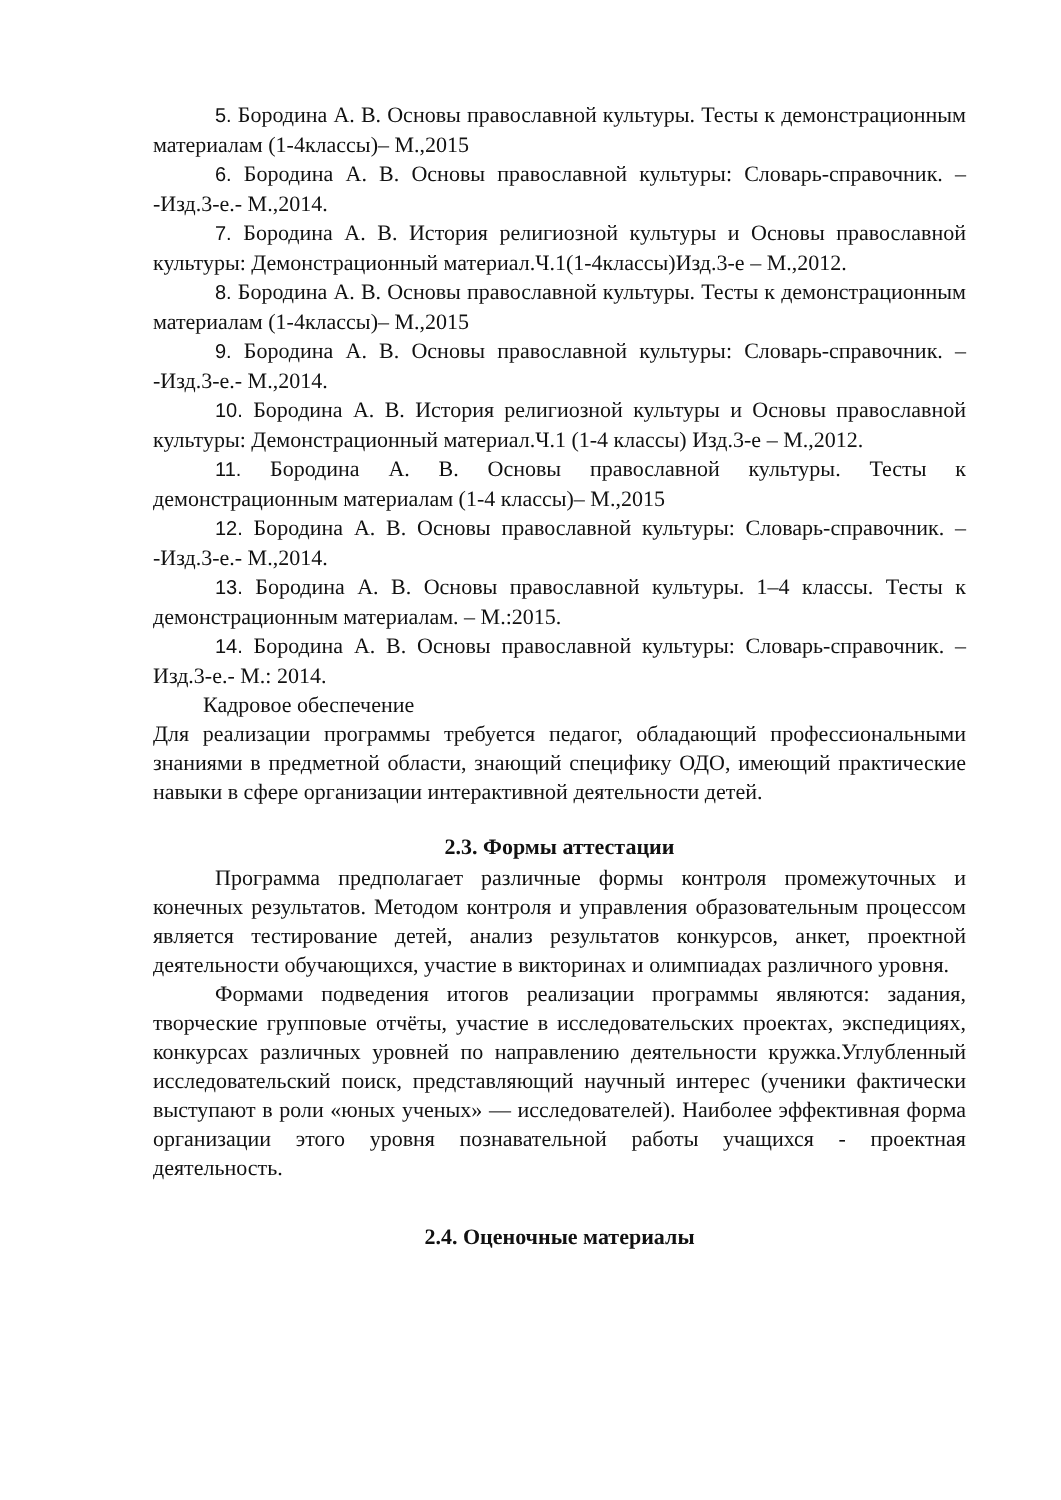5. Бородина А. В. Основы православной культуры. Тесты к демонстрационным материалам (1-4классы)– М.,2015
6. Бородина А. В. Основы православной культуры: Словарь-справочник. – -Изд.3-е.- М.,2014.
7. Бородина А. В. История религиозной культуры и Основы православной культуры: Демонстрационный материал.Ч.1(1-4классы)Изд.3-е – М.,2012.
8. Бородина А. В. Основы православной культуры. Тесты к демонстрационным материалам (1-4классы)– М.,2015
9. Бородина А. В. Основы православной культуры: Словарь-справочник. – -Изд.3-е.- М.,2014.
10. Бородина А. В. История религиозной культуры и Основы православной культуры: Демонстрационный материал.Ч.1 (1-4 классы) Изд.3-е – М.,2012.
11. Бородина А. В. Основы православной культуры. Тесты к демонстрационным материалам (1-4 классы)– М.,2015
12. Бородина А. В. Основы православной культуры: Словарь-справочник. – -Изд.3-е.- М.,2014.
13. Бородина А. В. Основы православной культуры. 1–4 классы. Тесты к демонстрационным материалам. – М.:2015.
14. Бородина А. В. Основы православной культуры: Словарь-справочник. – Изд.3-е.- М.: 2014.
Кадровое обеспечение
Для реализации программы требуется педагог, обладающий профессиональными знаниями в предметной области, знающий специфику ОДО, имеющий практические навыки в сфере организации интерактивной деятельности детей.
2.3. Формы аттестации
Программа предполагает различные формы контроля промежуточных и конечных результатов. Методом контроля и управления образовательным процессом является тестирование детей, анализ результатов конкурсов, анкет, проектной деятельности обучающихся, участие в викторинах и олимпиадах различного уровня.
Формами подведения итогов реализации программы являются: задания, творческие групповые отчёты, участие в исследовательских проектах, экспедициях, конкурсах различных уровней по направлению деятельности кружка.Углубленный исследовательский поиск, представляющий научный интерес (ученики фактически выступают в роли «юных ученых» — исследователей). Наиболее эффективная форма организации этого уровня познавательной работы учащихся - проектная деятельность.
2.4. Оценочные материалы